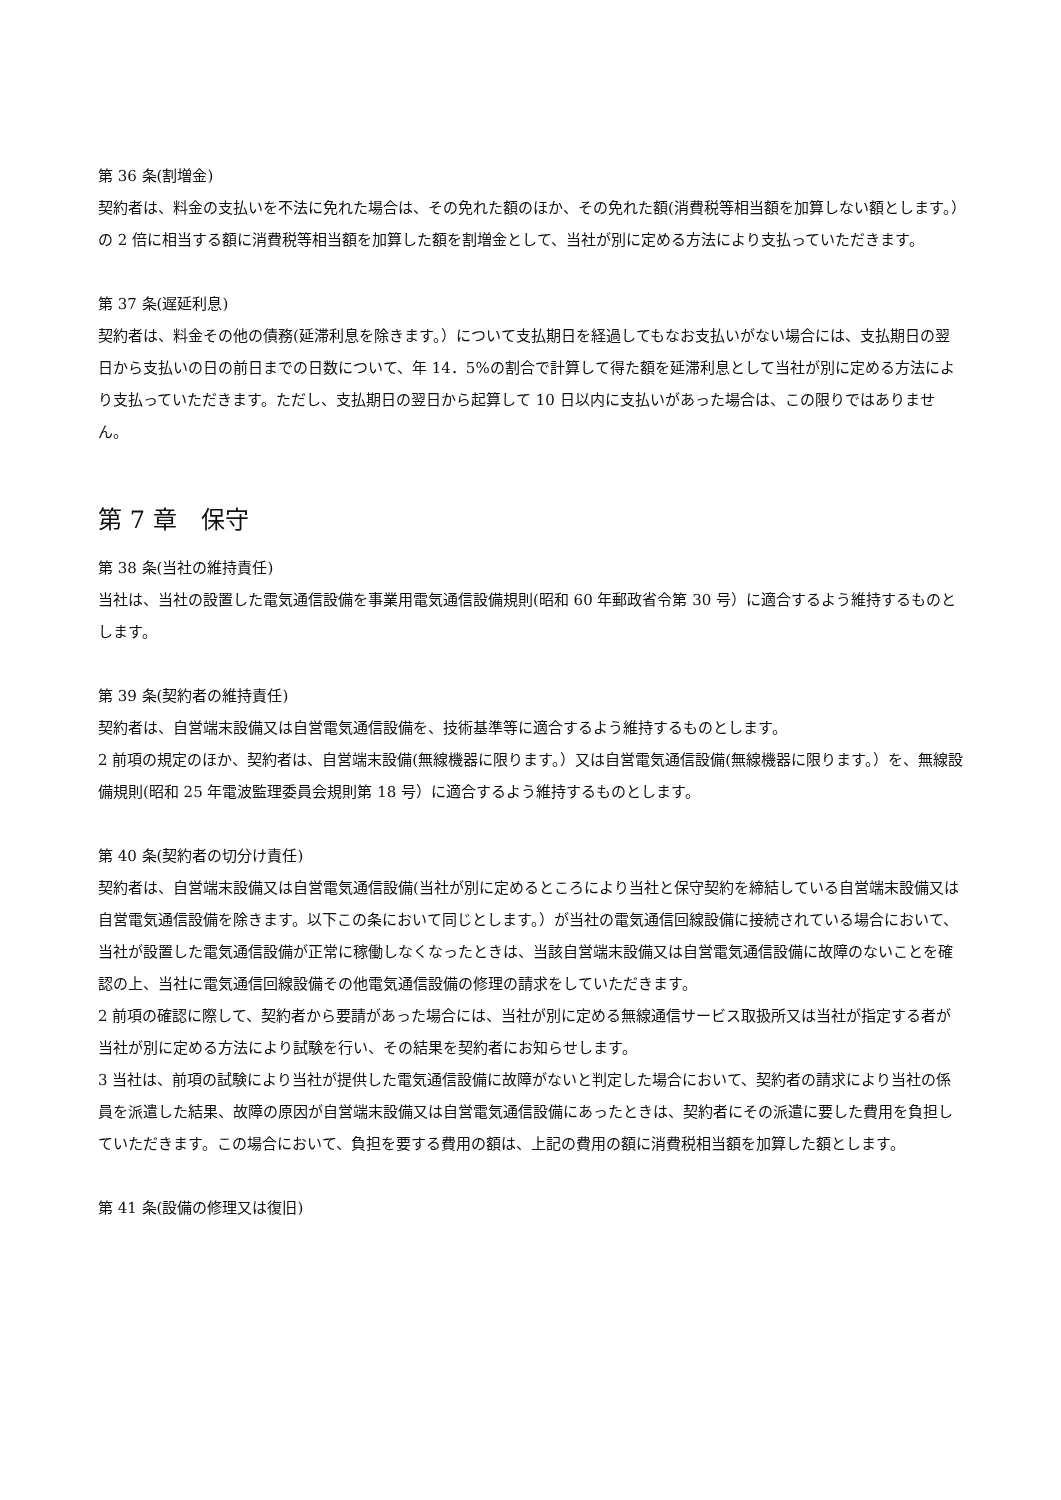第 36 条(割増金)
契約者は、料金の支払いを不法に免れた場合は、その免れた額のほか、その免れた額(消費税等相当額を加算しない額とします。）の 2 倍に相当する額に消費税等相当額を加算した額を割増金として、当社が別に定める方法により支払っていただきます。
第 37 条(遅延利息)
契約者は、料金その他の債務(延滞利息を除きます。）について支払期日を経過してもなお支払いがない場合には、支払期日の翌日から支払いの日の前日までの日数について、年 14．5%の割合で計算して得た額を延滞利息として当社が別に定める方法により支払っていただきます。ただし、支払期日の翌日から起算して 10 日以内に支払いがあった場合は、この限りではありません。
第 7 章　保守
第 38 条(当社の維持責任)
当社は、当社の設置した電気通信設備を事業用電気通信設備規則(昭和 60 年郵政省令第 30 号）に適合するよう維持するものとします。
第 39 条(契約者の維持責任)
契約者は、自営端末設備又は自営電気通信設備を、技術基準等に適合するよう維持するものとします。
2 前項の規定のほか、契約者は、自営端末設備(無線機器に限ります。）又は自営電気通信設備(無線機器に限ります。）を、無線設備規則(昭和 25 年電波監理委員会規則第 18 号）に適合するよう維持するものとします。
第 40 条(契約者の切分け責任)
契約者は、自営端末設備又は自営電気通信設備(当社が別に定めるところにより当社と保守契約を締結している自営端末設備又は自営電気通信設備を除きます。以下この条において同じとします。）が当社の電気通信回線設備に接続されている場合において、当社が設置した電気通信設備が正常に稼働しなくなったときは、当該自営端末設備又は自営電気通信設備に故障のないことを確認の上、当社に電気通信回線設備その他電気通信設備の修理の請求をしていただきます。
2 前項の確認に際して、契約者から要請があった場合には、当社が別に定める無線通信サービス取扱所又は当社が指定する者が当社が別に定める方法により試験を行い、その結果を契約者にお知らせします。
3 当社は、前項の試験により当社が提供した電気通信設備に故障がないと判定した場合において、契約者の請求により当社の係員を派遣した結果、故障の原因が自営端末設備又は自営電気通信設備にあったときは、契約者にその派遣に要した費用を負担していただきます。この場合において、負担を要する費用の額は、上記の費用の額に消費税相当額を加算した額とします。
第 41 条(設備の修理又は復旧)